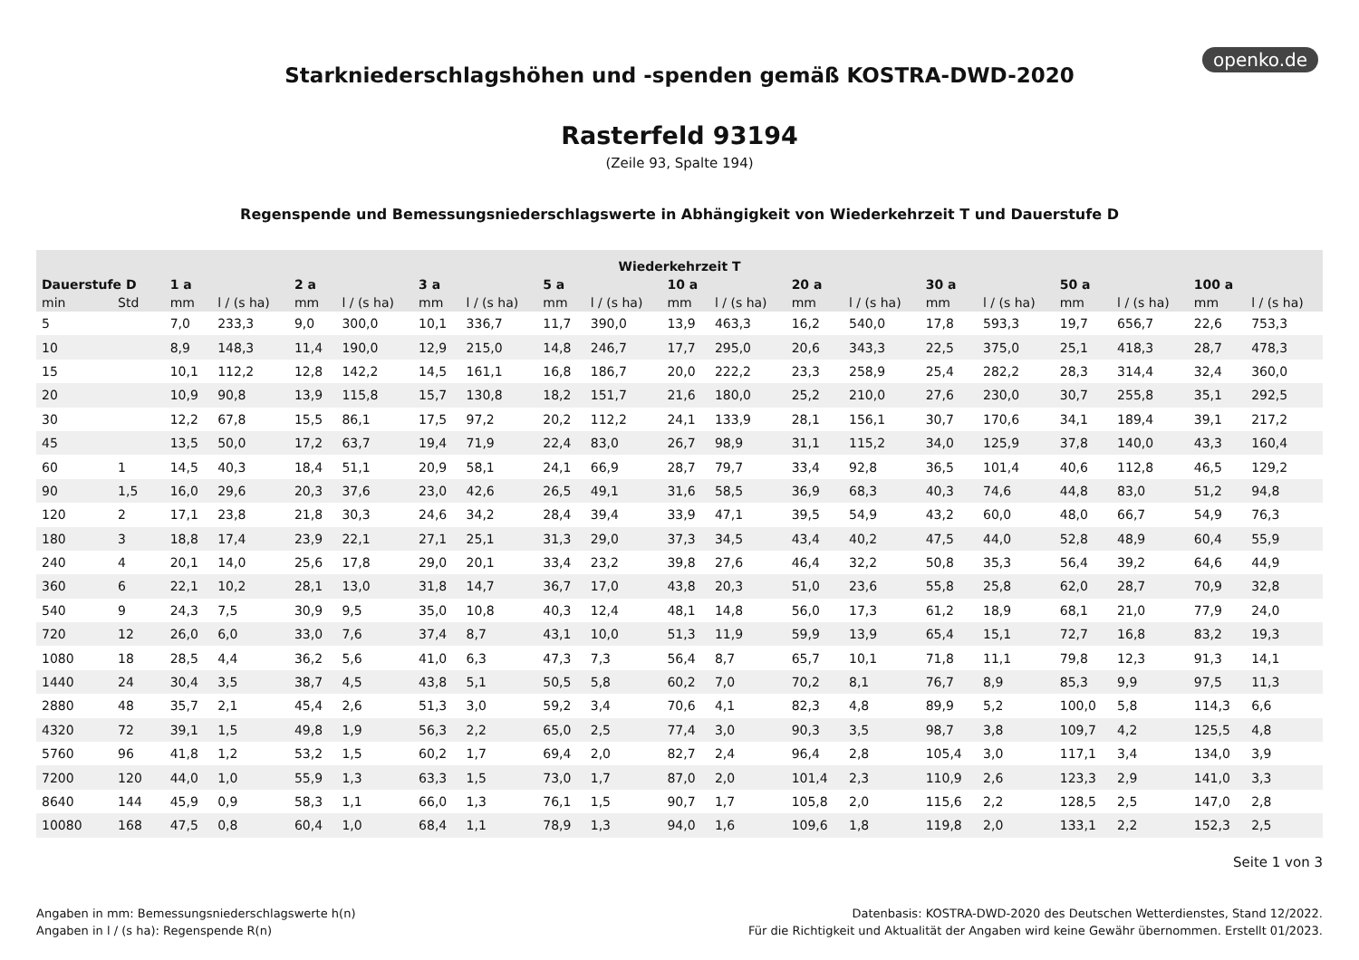openko.de
Starkniederschlagshöhen und -spenden gemäß KOSTRA-DWD-2020
Rasterfeld 93194
(Zeile 93, Spalte 194)
Regenspende und Bemessungsniederschlagswerte in Abhängigkeit von Wiederkehrzeit T und Dauerstufe D
| Wiederkehrzeit T | | | | | | | | | | | | | | | | | | | |
| --- | --- | --- | --- | --- | --- | --- | --- | --- | --- | --- | --- | --- | --- | --- | --- | --- | --- | --- | --- |
| Dauerstufe D | | 1 a | | 2 a | | 3 a | | 5 a | | 10 a | | 20 a | | 30 a | | 50 a | | 100 a | |
| min | Std | mm | l / (s ha) | mm | l / (s ha) | mm | l / (s ha) | mm | l / (s ha) | mm | l / (s ha) | mm | l / (s ha) | mm | l / (s ha) | mm | l / (s ha) | mm | l / (s ha) |
| 5 | | 7,0 | 233,3 | 9,0 | 300,0 | 10,1 | 336,7 | 11,7 | 390,0 | 13,9 | 463,3 | 16,2 | 540,0 | 17,8 | 593,3 | 19,7 | 656,7 | 22,6 | 753,3 |
| 10 | | 8,9 | 148,3 | 11,4 | 190,0 | 12,9 | 215,0 | 14,8 | 246,7 | 17,7 | 295,0 | 20,6 | 343,3 | 22,5 | 375,0 | 25,1 | 418,3 | 28,7 | 478,3 |
| 15 | | 10,1 | 112,2 | 12,8 | 142,2 | 14,5 | 161,1 | 16,8 | 186,7 | 20,0 | 222,2 | 23,3 | 258,9 | 25,4 | 282,2 | 28,3 | 314,4 | 32,4 | 360,0 |
| 20 | | 10,9 | 90,8 | 13,9 | 115,8 | 15,7 | 130,8 | 18,2 | 151,7 | 21,6 | 180,0 | 25,2 | 210,0 | 27,6 | 230,0 | 30,7 | 255,8 | 35,1 | 292,5 |
| 30 | | 12,2 | 67,8 | 15,5 | 86,1 | 17,5 | 97,2 | 20,2 | 112,2 | 24,1 | 133,9 | 28,1 | 156,1 | 30,7 | 170,6 | 34,1 | 189,4 | 39,1 | 217,2 |
| 45 | | 13,5 | 50,0 | 17,2 | 63,7 | 19,4 | 71,9 | 22,4 | 83,0 | 26,7 | 98,9 | 31,1 | 115,2 | 34,0 | 125,9 | 37,8 | 140,0 | 43,3 | 160,4 |
| 60 | 1 | 14,5 | 40,3 | 18,4 | 51,1 | 20,9 | 58,1 | 24,1 | 66,9 | 28,7 | 79,7 | 33,4 | 92,8 | 36,5 | 101,4 | 40,6 | 112,8 | 46,5 | 129,2 |
| 90 | 1,5 | 16,0 | 29,6 | 20,3 | 37,6 | 23,0 | 42,6 | 26,5 | 49,1 | 31,6 | 58,5 | 36,9 | 68,3 | 40,3 | 74,6 | 44,8 | 83,0 | 51,2 | 94,8 |
| 120 | 2 | 17,1 | 23,8 | 21,8 | 30,3 | 24,6 | 34,2 | 28,4 | 39,4 | 33,9 | 47,1 | 39,5 | 54,9 | 43,2 | 60,0 | 48,0 | 66,7 | 54,9 | 76,3 |
| 180 | 3 | 18,8 | 17,4 | 23,9 | 22,1 | 27,1 | 25,1 | 31,3 | 29,0 | 37,3 | 34,5 | 43,4 | 40,2 | 47,5 | 44,0 | 52,8 | 48,9 | 60,4 | 55,9 |
| 240 | 4 | 20,1 | 14,0 | 25,6 | 17,8 | 29,0 | 20,1 | 33,4 | 23,2 | 39,8 | 27,6 | 46,4 | 32,2 | 50,8 | 35,3 | 56,4 | 39,2 | 64,6 | 44,9 |
| 360 | 6 | 22,1 | 10,2 | 28,1 | 13,0 | 31,8 | 14,7 | 36,7 | 17,0 | 43,8 | 20,3 | 51,0 | 23,6 | 55,8 | 25,8 | 62,0 | 28,7 | 70,9 | 32,8 |
| 540 | 9 | 24,3 | 7,5 | 30,9 | 9,5 | 35,0 | 10,8 | 40,3 | 12,4 | 48,1 | 14,8 | 56,0 | 17,3 | 61,2 | 18,9 | 68,1 | 21,0 | 77,9 | 24,0 |
| 720 | 12 | 26,0 | 6,0 | 33,0 | 7,6 | 37,4 | 8,7 | 43,1 | 10,0 | 51,3 | 11,9 | 59,9 | 13,9 | 65,4 | 15,1 | 72,7 | 16,8 | 83,2 | 19,3 |
| 1080 | 18 | 28,5 | 4,4 | 36,2 | 5,6 | 41,0 | 6,3 | 47,3 | 7,3 | 56,4 | 8,7 | 65,7 | 10,1 | 71,8 | 11,1 | 79,8 | 12,3 | 91,3 | 14,1 |
| 1440 | 24 | 30,4 | 3,5 | 38,7 | 4,5 | 43,8 | 5,1 | 50,5 | 5,8 | 60,2 | 7,0 | 70,2 | 8,1 | 76,7 | 8,9 | 85,3 | 9,9 | 97,5 | 11,3 |
| 2880 | 48 | 35,7 | 2,1 | 45,4 | 2,6 | 51,3 | 3,0 | 59,2 | 3,4 | 70,6 | 4,1 | 82,3 | 4,8 | 89,9 | 5,2 | 100,0 | 5,8 | 114,3 | 6,6 |
| 4320 | 72 | 39,1 | 1,5 | 49,8 | 1,9 | 56,3 | 2,2 | 65,0 | 2,5 | 77,4 | 3,0 | 90,3 | 3,5 | 98,7 | 3,8 | 109,7 | 4,2 | 125,5 | 4,8 |
| 5760 | 96 | 41,8 | 1,2 | 53,2 | 1,5 | 60,2 | 1,7 | 69,4 | 2,0 | 82,7 | 2,4 | 96,4 | 2,8 | 105,4 | 3,0 | 117,1 | 3,4 | 134,0 | 3,9 |
| 7200 | 120 | 44,0 | 1,0 | 55,9 | 1,3 | 63,3 | 1,5 | 73,0 | 1,7 | 87,0 | 2,0 | 101,4 | 2,3 | 110,9 | 2,6 | 123,3 | 2,9 | 141,0 | 3,3 |
| 8640 | 144 | 45,9 | 0,9 | 58,3 | 1,1 | 66,0 | 1,3 | 76,1 | 1,5 | 90,7 | 1,7 | 105,8 | 2,0 | 115,6 | 2,2 | 128,5 | 2,5 | 147,0 | 2,8 |
| 10080 | 168 | 47,5 | 0,8 | 60,4 | 1,0 | 68,4 | 1,1 | 78,9 | 1,3 | 94,0 | 1,6 | 109,6 | 1,8 | 119,8 | 2,0 | 133,1 | 2,2 | 152,3 | 2,5 |
Seite 1 von 3
Angaben in mm: Bemessungsniederschlagswerte h(n)
Angaben in l / (s ha): Regenspende R(n)
Datenbasis: KOSTRA-DWD-2020 des Deutschen Wetterdienstes, Stand 12/2022.
Für die Richtigkeit und Aktualität der Angaben wird keine Gewähr übernommen. Erstellt 01/2023.